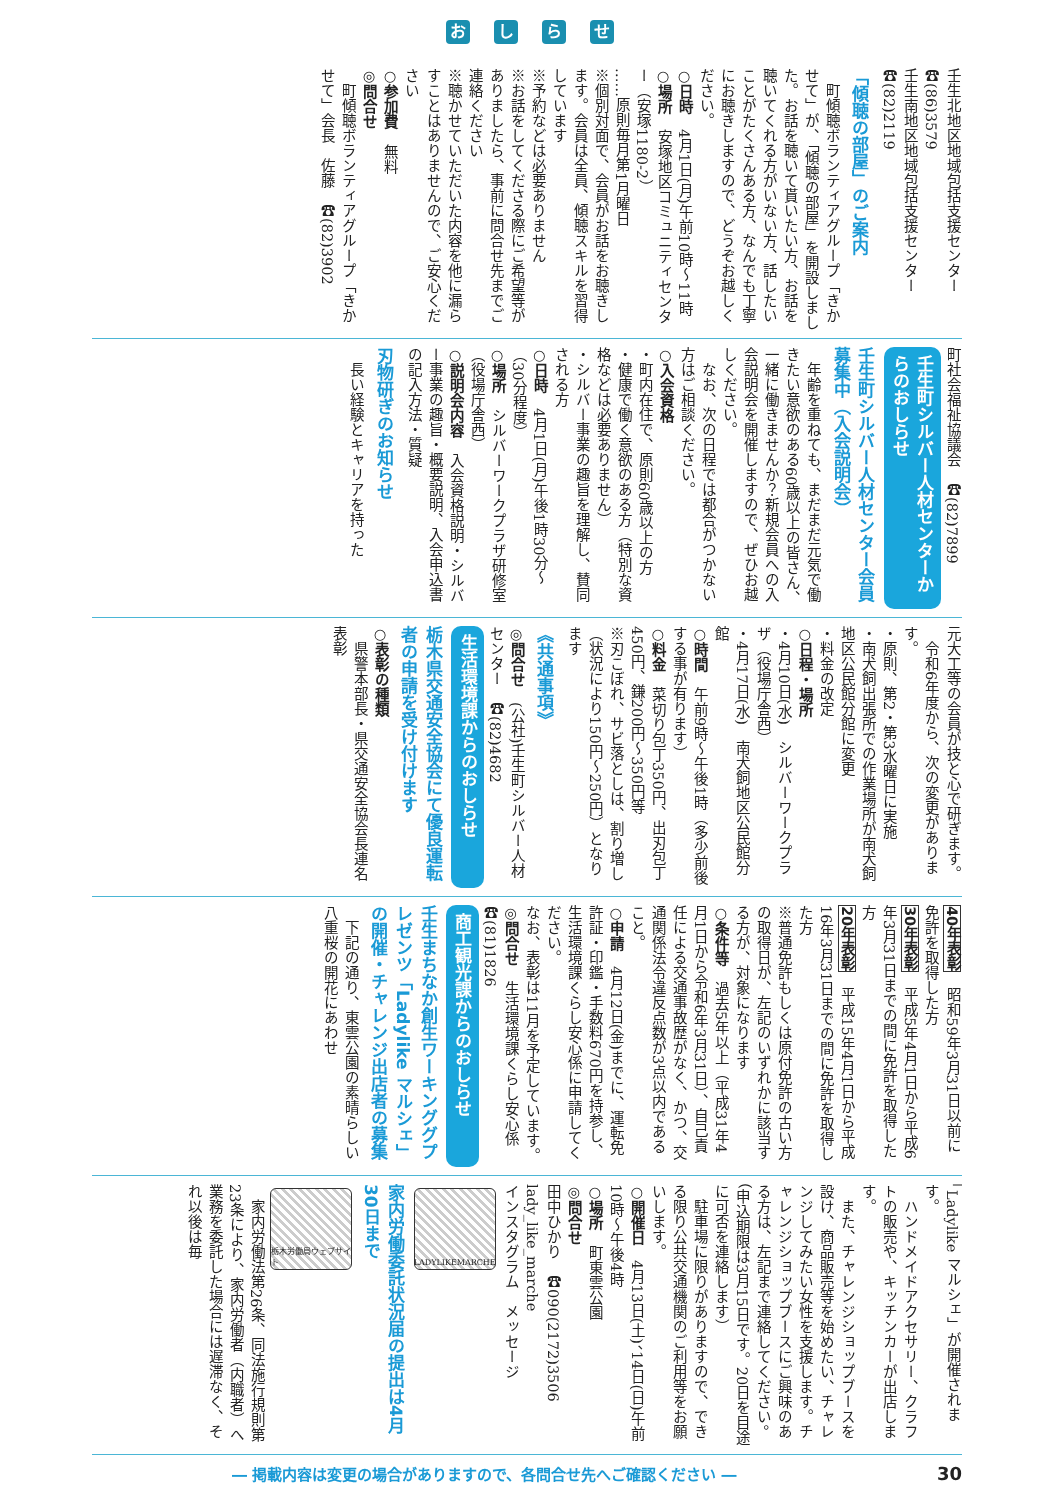おしらせ
壬生北地区地域包括支援センター　☎(86)3579
壬生南地区地域包括支援センター　☎(82)2119
「傾聴の部屋」のご案内
　町傾聴ボランティアグループ「きかせて」が、「傾聴の部屋」を開設しました。お話を聴いて貰いたい方、お話を聴いてくれる方がいない方、話したいことがたくさんある方、なんでも丁寧にお聴きしますので、どうぞお越しください。
○日時　4月1日(月)午前10時～11時
○場所　安塚地区コミュニティセンター（安塚1180‐2）
……原則毎月第1月曜日
※個別対面で、会員がお話をお聴きします。会員は全員、傾聴スキルを習得しています
※予約などは必要ありません
※お話をしてくださる際にご希望等がありましたら、事前に問合せ先までご連絡ください
※聴かせていただいた内容を他に漏らすことはありませんので、ご安心ください
○参加費　無料
◎問合せ
　町傾聴ボランティアグループ「きかせて」会長　佐藤　☎(82)3902
町社会福祉協議会　☎(82)7899
壬生町シルバー人材センターからのおしらせ
壬生町シルバー人材センター会員募集中（入会説明会）
　年齢を重ねても、まだまだ元気で働きたい意欲のある60歳以上の皆さん、一緒に働きませんか？新規会員への入会説明会を開催しますので、ぜひお越しください。
　なお、次の日程では都合がつかない方はご相談ください。
○入会資格
・町内在住で、原則60歳以上の方
・健康で働く意欲のある方（特別な資格などは必要ありません）
・シルバー事業の趣旨を理解し、賛同される方
○日時　4月1日(月)午後1時30分～（30分程度）
○場所　シルバーワークプラザ研修室（役場庁舎西）
○説明会内容　入会資格説明・シルバー事業の趣旨・概要説明、入会申込書の記入方法・質疑
刃物研ぎのお知らせ
　長い経験とキャリアを持った
元大工等の会員が技と心で研ぎます。
　令和6年度から、次の変更があります。
・原則、第2・第3水曜日に実施
・南犬飼出張所での作業場所が南犬飼地区公民館分館に変更
・料金の改定
○日程・場所
・4月10日(水)　シルバーワークプラザ（役場庁舎西）
・4月17日(水)　南犬飼地区公民館分館
○時間　午前9時～午後1時（多少前後する事が有ります）
○料金　菜切り包丁350円、出刃包丁450円、鎌200円～350円等
※刃こぼれ、サビ落としは、割り増し（状況により150円～250円）となります
《共通事項》
◎問合せ　(公社)壬生町シルバー人材センター　☎(82)4682
生活環境課からのおしらせ
栃木県交通安全協会にて優良運転者の申請を受け付けます
○表彰の種類
　県警本部長・県交通安全協会長連名表彰
40年表彰　昭和59年3月31日以前に免許を取得した方
30年表彰　平成5年4月1日から平成6年3月31日までの間に免許を取得した方
20年表彰　平成15年4月1日から平成16年3月31日までの間に免許を取得した方
※普通免許もしくは原付免許の古い方の取得日が、左記のいずれかに該当する方が、対象になります
○条件等　過去5年以上（平成31年4月1日から令和6年3月31日）、自己責任による交通事故歴がなく、かつ、交通関係法令違反点数が3点以内であること。
○申請　4月12日(金)までに、運転免許証・印鑑・手数料670円を持参し、生活環境課くらし安心係に申請してください。
なお、表彰は11月を予定しています。
◎問合せ　生活環境課くらし安心係　☎(81)1826
商工観光課からのおしらせ
壬生まちなか創生ワーキンググプレゼンツ「Ladylike マルシェ」の開催・チャレンジ出店者の募集
　下記の通り、東雲公園の素晴らしい八重桜の開花にあわせ
「Ladylike マルシェ」が開催されます。
　ハンドメイドアクセサリー、クラフトの販売や、キッチンカーが出店します。
　また、チャレンジショップブースを設け、商品販売等を始めたい、チャレンジしてみたい女性を支援します。チャレンジショップブースにご興味のある方は、左記まで連絡してください。（申込期限は3月15日です。20日を目途に可否を連絡します）
　駐車場に限りがありますので、できる限り公共交通機関のご利用等をお願いします。
○開催日　4月13日(土)、14日(日)午前10時～午後4時
○場所　町東雲公園
◎問合せ
田中ひかり　☎090(2172)3506
lady_like_marche
インスタグラム　メッセージ
LADYLIKEMARCHE
家内労働委託状況届の提出は4月30日まで
栃木労働局ウェブサイト
　家内労働法第26条、同法施行規則第23条により、家内労働者（内職者）へ業務を委託した場合には遅滞なく、それ以後は毎
― 掲載内容は変更の場合がありますので、各問合せ先へご確認ください ― 30